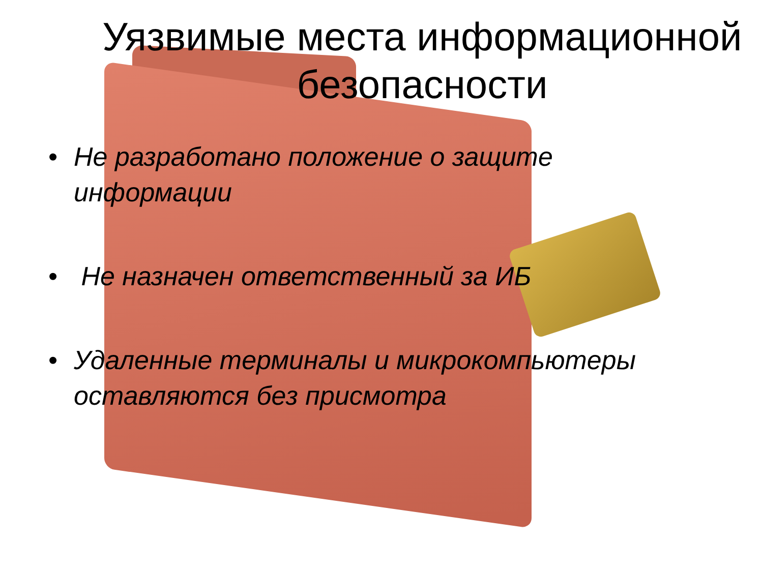Уязвимые места информационной безопасности
• Не разработано положение о защите информации
• Не назначен ответственный за ИБ
• Удаленные терминалы и микрокомпьютеры оставляются без присмотра